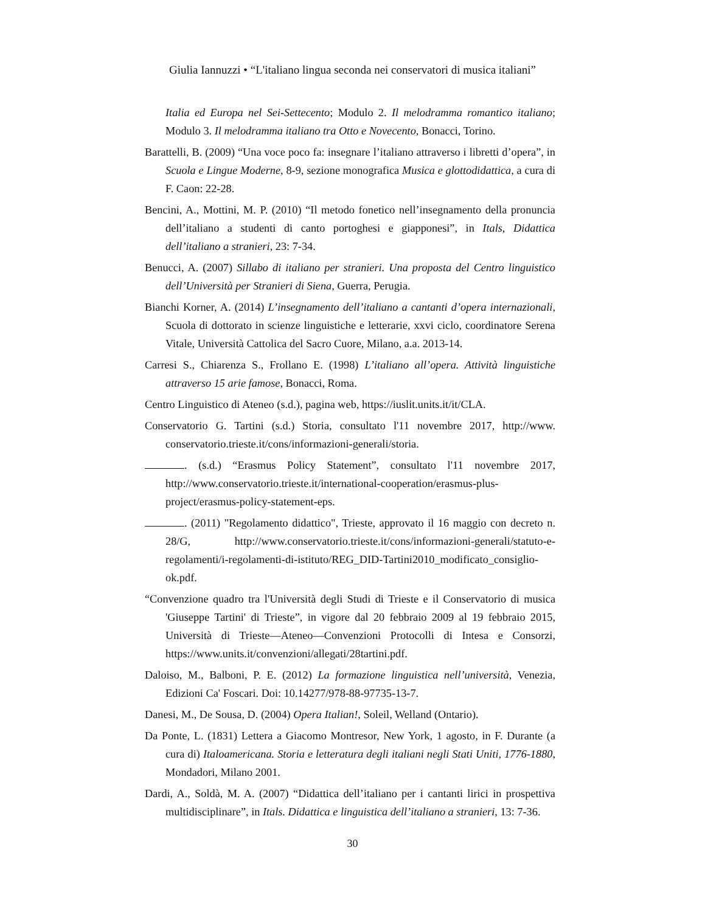Giulia Iannuzzi • “L'italiano lingua seconda nei conservatori di musica italiani”
Italia ed Europa nel Sei-Settecento; Modulo 2. Il melodramma romantico italiano; Modulo 3. Il melodramma italiano tra Otto e Novecento, Bonacci, Torino.
Barattelli, B. (2009) “Una voce poco fa: insegnare l’italiano attraverso i libretti d’opera”, in Scuola e Lingue Moderne, 8-9, sezione monografica Musica e glottodidattica, a cura di F. Caon: 22-28.
Bencini, A., Mottini, M. P. (2010) “Il metodo fonetico nell’insegnamento della pronuncia dell’italiano a studenti di canto portoghesi e giapponesi”, in Itals, Didattica dell’italiano a stranieri, 23: 7-34.
Benucci, A. (2007) Sillabo di italiano per stranieri. Una proposta del Centro linguistico dell’Università per Stranieri di Siena, Guerra, Perugia.
Bianchi Korner, A. (2014) L’insegnamento dell’italiano a cantanti d’opera inter­nazionali, Scuola di dottorato in scienze linguistiche e letterarie, xxvi ciclo, coordinatore Serena Vitale, Università Cattolica del Sacro Cuore, Milano, a.a. 2013-14.
Carresi S., Chiarenza S., Frollano E. (1998) L’italiano all’opera. Attività linguistiche attraverso 15 arie famose, Bonacci, Roma.
Centro Linguistico di Ateneo (s.d.), pagina web, https://iuslit.units.it/it/CLA.
Conservatorio G. Tartini (s.d.) Storia, consultato l'11 novembre 2017, http://www. conservatorio.trieste.it/cons/informazioni-generali/storia.
. (s.d.) “Erasmus Policy Statement”, consultato l'11 novembre 2017, http://www.conservatorio.trieste.it/international-cooperation/erasmus-plus-project/erasmus-policy-statement-eps.
. (2011) "Regolamento didattico", Trieste, approvato il 16 maggio con decreto n. 28/G, http://www.conservatorio.trieste.it/cons/informazioni-generali/statuto-e-regolamenti/i-regolamenti-di-istituto/REG_DID-Tartini2010_modificato_consiglio-ok.pdf.
“Convenzione quadro tra l'Università degli Studi di Trieste e il Conservatorio di musica 'Giuseppe Tartini' di Trieste”, in vigore dal 20 febbraio 2009 al 19 febbraio 2015, Università di Trieste—Ateneo—Convenzioni Protocolli di Intesa e Consorzi, https://www.units.it/convenzioni/allegati/28tartini.pdf.
Daloiso, M., Balboni, P. E. (2012) La formazione linguistica nell’università, Venezia, Edizioni Ca' Foscari. Doi: 10.14277/978-88-97735-13-7.
Danesi, M., De Sousa, D. (2004) Opera Italian!, Soleil, Welland (Ontario).
Da Ponte, L. (1831) Lettera a Giacomo Montresor, New York, 1 agosto, in F. Durante (a cura di) Italoamericana. Storia e letteratura degli italiani negli Stati Uniti, 1776-1880, Mondadori, Milano 2001.
Dardi, A., Soldà, M. A. (2007) “Didattica dell’italiano per i cantanti lirici in prospettiva multidisciplinare”, in Itals. Didattica e linguistica dell’italiano a stranieri, 13: 7-36.
30